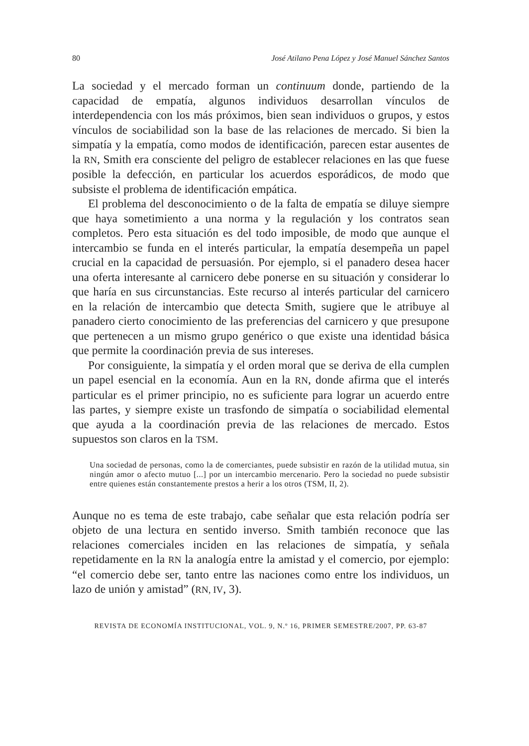80 José Atilano Pena López y José Manuel Sánchez Santos
La sociedad y el mercado forman un continuum donde, partiendo de la capacidad de empatía, algunos individuos desarrollan vínculos de interdependencia con los más próximos, bien sean individuos o grupos, y estos vínculos de sociabilidad son la base de las relaciones de mercado. Si bien la simpatía y la empatía, como modos de identificación, parecen estar ausentes de la RN, Smith era consciente del peligro de establecer relaciones en las que fuese posible la defección, en particular los acuerdos esporádicos, de modo que subsiste el problema de identificación empática.
El problema del desconocimiento o de la falta de empatía se diluye siempre que haya sometimiento a una norma y la regulación y los contratos sean completos. Pero esta situación es del todo imposible, de modo que aunque el intercambio se funda en el interés particular, la empatía desempeña un papel crucial en la capacidad de persuasión. Por ejemplo, si el panadero desea hacer una oferta interesante al carnicero debe ponerse en su situación y considerar lo que haría en sus circunstancias. Este recurso al interés particular del carnicero en la relación de intercambio que detecta Smith, sugiere que le atribuye al panadero cierto conocimiento de las preferencias del carnicero y que presupone que pertenecen a un mismo grupo genérico o que existe una identidad básica que permite la coordinación previa de sus intereses.
Por consiguiente, la simpatía y el orden moral que se deriva de ella cumplen un papel esencial en la economía. Aun en la RN, donde afirma que el interés particular es el primer principio, no es suficiente para lograr un acuerdo entre las partes, y siempre existe un trasfondo de simpatía o sociabilidad elemental que ayuda a la coordinación previa de las relaciones de mercado. Estos supuestos son claros en la TSM.
Una sociedad de personas, como la de comerciantes, puede subsistir en razón de la utilidad mutua, sin ningún amor o afecto mutuo [...] por un intercambio mercenario. Pero la sociedad no puede subsistir entre quienes están constantemente prestos a herir a los otros (TSM, II, 2).
Aunque no es tema de este trabajo, cabe señalar que esta relación podría ser objeto de una lectura en sentido inverso. Smith también reconoce que las relaciones comerciales inciden en las relaciones de simpatía, y señala repetidamente en la RN la analogía entre la amistad y el comercio, por ejemplo: “el comercio debe ser, tanto entre las naciones como entre los individuos, un lazo de unión y amistad” (RN, IV, 3).
REVISTA DE ECONOMÍA INSTITUCIONAL, VOL. 9, N.º 16, PRIMER SEMESTRE/2007, PP. 63-87